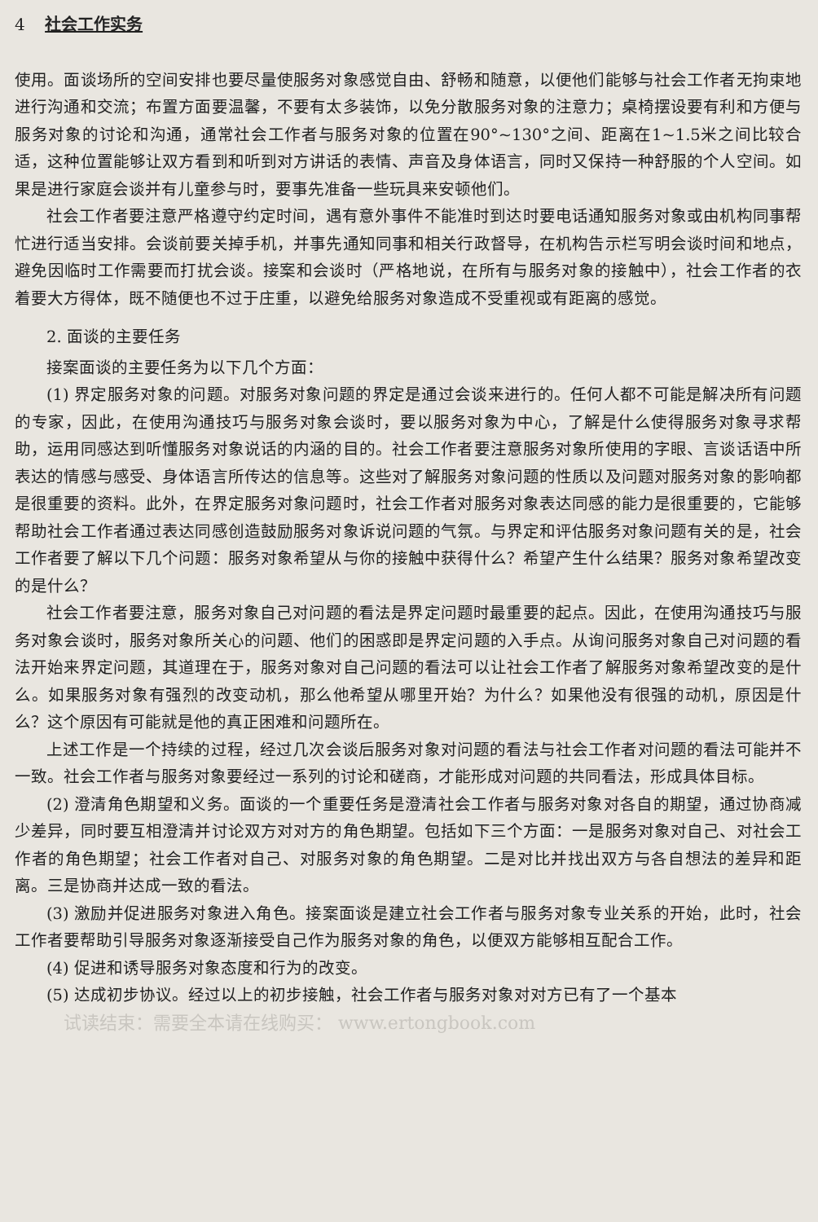4 社会工作实务
使用。面谈场所的空间安排也要尽量使服务对象感觉自由、舒畅和随意，以便他们能够与社会工作者无拘束地进行沟通和交流；布置方面要温馨，不要有太多装饰，以免分散服务对象的注意力；桌椅摆设要有利和方便与服务对象的讨论和沟通，通常社会工作者与服务对象的位置在90°~130°之间、距离在1~1.5米之间比较合适，这种位置能够让双方看到和听到对方讲话的表情、声音及身体语言，同时又保持一种舒服的个人空间。如果是进行家庭会谈并有儿童参与时，要事先准备一些玩具来安顿他们。
社会工作者要注意严格遵守约定时间，遇有意外事件不能准时到达时要电话通知服务对象或由机构同事帮忙进行适当安排。会谈前要关掉手机，并事先通知同事和相关行政督导，在机构告示栏写明会谈时间和地点，避免因临时工作需要而打扰会谈。接案和会谈时（严格地说，在所有与服务对象的接触中），社会工作者的衣着要大方得体，既不随便也不过于庄重，以避免给服务对象造成不受重视或有距离的感觉。
2. 面谈的主要任务
接案面谈的主要任务为以下几个方面：
(1) 界定服务对象的问题。对服务对象问题的界定是通过会谈来进行的。任何人都不可能是解决所有问题的专家，因此，在使用沟通技巧与服务对象会谈时，要以服务对象为中心，了解是什么使得服务对象寻求帮助，运用同感达到听懂服务对象说话的内涵的目的。社会工作者要注意服务对象所使用的字眼、言谈话语中所表达的情感与感受、身体语言所传达的信息等。这些对了解服务对象问题的性质以及问题对服务对象的影响都是很重要的资料。此外，在界定服务对象问题时，社会工作者对服务对象表达同感的能力是很重要的，它能够帮助社会工作者通过表达同感创造鼓励服务对象诉说问题的气氛。与界定和评估服务对象问题有关的是，社会工作者要了解以下几个问题：服务对象希望从与你的接触中获得什么？希望产生什么结果？服务对象希望改变的是什么？
社会工作者要注意，服务对象自己对问题的看法是界定问题时最重要的起点。因此，在使用沟通技巧与服务对象会谈时，服务对象所关心的问题、他们的困惑即是界定问题的入手点。从询问服务对象自己对问题的看法开始来界定问题，其道理在于，服务对象对自己问题的看法可以让社会工作者了解服务对象希望改变的是什么。如果服务对象有强烈的改变动机，那么他希望从哪里开始？为什么？如果他没有很强的动机，原因是什么？这个原因有可能就是他的真正困难和问题所在。
上述工作是一个持续的过程，经过几次会谈后服务对象对问题的看法与社会工作者对问题的看法可能并不一致。社会工作者与服务对象要经过一系列的讨论和磋商，才能形成对问题的共同看法，形成具体目标。
(2) 澄清角色期望和义务。面谈的一个重要任务是澄清社会工作者与服务对象对各自的期望，通过协商减少差异，同时要互相澄清并讨论双方对对方的角色期望。包括如下三个方面：一是服务对象对自己、对社会工作者的角色期望；社会工作者对自己、对服务对象的角色期望。二是对比并找出双方与各自想法的差异和距离。三是协商并达成一致的看法。
(3) 激励并促进服务对象进入角色。接案面谈是建立社会工作者与服务对象专业关系的开始，此时，社会工作者要帮助引导服务对象逐渐接受自己作为服务对象的角色，以便双方能够相互配合工作。
(4) 促进和诱导服务对象态度和行为的改变。
(5) 达成初步协议。经过以上的初步接触，社会工作者与服务对象对对方已有了一个基本
试读结束：需要全本请在线购买： www.ertongbook.com